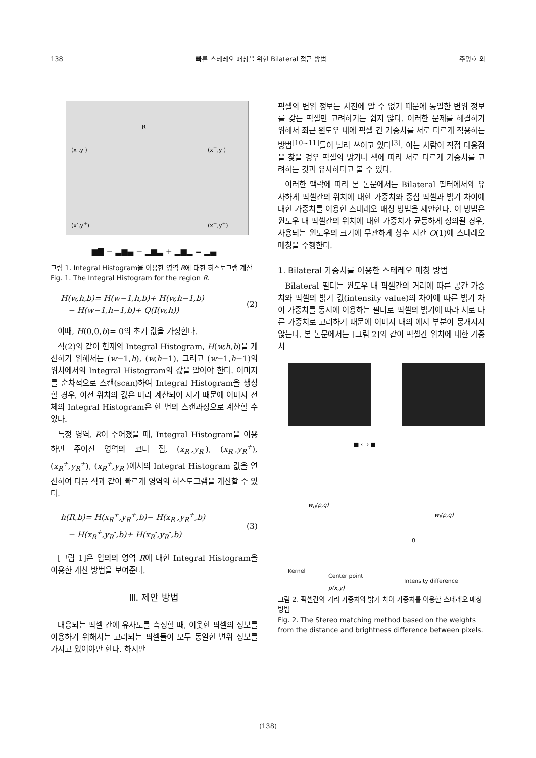138 빠른 스테레오 매칭을 위한 Bilateral 접근 방법 주명호 외
R
(x<sup>-</sup>,y<sup>-</sup>) (x<sup>+</sup>,y<sup>-</sup>)
(x<sup>-</sup>,y<sup>+</sup>) (x<sup>+</sup>,y<sup>+</sup>)
▆▇ − ▃▆▄ − ▂▆▃ + ▂▆▂ = ▂▄
그림 1. Integral Histogram을 이용한 영역 R에 대한 히스토그램 계산
Fig. 1. The Integral Histogram for the region R.
H(w,h,b)= H(w−1,h,b)+ H(w,h−1,b)
− H(w−1,h−1,b)+ Q(I(w,h)) (2)
이때, H(0,0,b)= 0의 초기 값을 가정한다.
식(2)와 같이 현재의 Integral Histogram, H(w,h,b)을 계산하기 위해서는 (w−1,h), (w,h−1), 그리고 (w−1,h−1)의 위치에서의 Integral Histogram의 값을 알아야 한다. 이미지를 순차적으로 스캔(scan)하여 Integral Histogram을 생성할 경우, 이전 위치의 값은 미리 계산되어 지기 때문에 이미지 전체의 Integral Histogram은 한 번의 스캔과정으로 계산할 수 있다.
특정 영역, R이 주어졌을 때, Integral Histogram을 이용하면 주어진 영역의 코너 점, (x<sub>R</sub><sup>-</sup>,y<sub>R</sub><sup>-</sup>), (x<sub>R</sub><sup>-</sup>,y<sub>R</sub><sup>+</sup>), (x<sub>R</sub><sup>+</sup>,y<sub>R</sub><sup>+</sup>), (x<sub>R</sub><sup>+</sup>,y<sub>R</sub><sup>-</sup>)에서의 Integral Histogram 값을 연산하여 다음 식과 같이 빠르게 영역의 히스토그램을 계산할 수 있다.
h(R,b)= H(x<sub>R</sub><sup>+</sup>,y<sub>R</sub><sup>+</sup>,b)− H(x<sub>R</sub><sup>-</sup>,y<sub>R</sub><sup>+</sup>,b)
− H(x<sub>R</sub><sup>+</sup>,y<sub>R</sub><sup>-</sup>,b)+ H(x<sub>R</sub><sup>-</sup>,y<sub>R</sub><sup>-</sup>,b) (3)
[그림 1]은 임의의 영역 R에 대한 Integral Histogram을 이용한 계산 방법을 보여준다.
Ⅲ. 제안 방법
대응되는 픽셀 간에 유사도를 측정할 때, 이웃한 픽셀의 정보를 이용하기 위해서는 고려되는 픽셀들이 모두 동일한 변위 정보를 가지고 있어야만 한다. 하지만
픽셀의 변위 정보는 사전에 알 수 없기 때문에 동일한 변위 정보를 갖는 픽셀만 고려하기는 쉽지 않다. 이러한 문제를 해결하기 위해서 최근 윈도우 내에 픽셀 간 가중치를 서로 다르게 적용하는 방법<sup>[10~11]</sup>들이 널리 쓰이고 있다<sup>[3]</sup>. 이는 사람이 직접 대응점을 찾을 경우 픽셀의 밝기나 색에 따라 서로 다르게 가중치를 고려하는 것과 유사하다고 볼 수 있다.
이러한 맥락에 따라 본 논문에서는 Bilateral 필터에서와 유사하게 픽셀간의 위치에 대한 가중치와 중심 픽셀과 밝기 차이에 대한 가중치를 이용한 스테레오 매칭 방법을 제안한다. 이 방법은 윈도우 내 픽셀간의 위치에 대한 가중치가 균등하게 정의될 경우, 사용되는 윈도우의 크기에 무관하게 상수 시간 O(1)에 스테레오 매칭을 수행한다.
1. Bilateral 가중치를 이용한 스테레오 매칭 방법
Bilateral 필터는 윈도우 내 픽셀간의 거리에 따른 공간 가중치와 픽셀의 밝기 값(intensity value)의 차이에 따른 밝기 차이 가중치를 동시에 이용하는 필터로 픽셀의 밝기에 따라 서로 다른 가중치로 고려하기 때문에 이미지 내의 에지 부분이 뭉개지지 않는다. 본 논문에서는 [그림 2]와 같이 픽셀간 위치에 대한 가중치
■ ⟺ ■
w<sub>d</sub>(p,q)
w<sub>I</sub>(p,q)
0
Kernel
Center point
p(x,y)
Intensity difference
그림 2. 픽셀간의 거리 가중치와 밝기 차이 가중치를 이용한 스테레오 매칭 방법
Fig. 2. The Stereo matching method based on the weights from the distance and brightness difference between pixels.
(138)